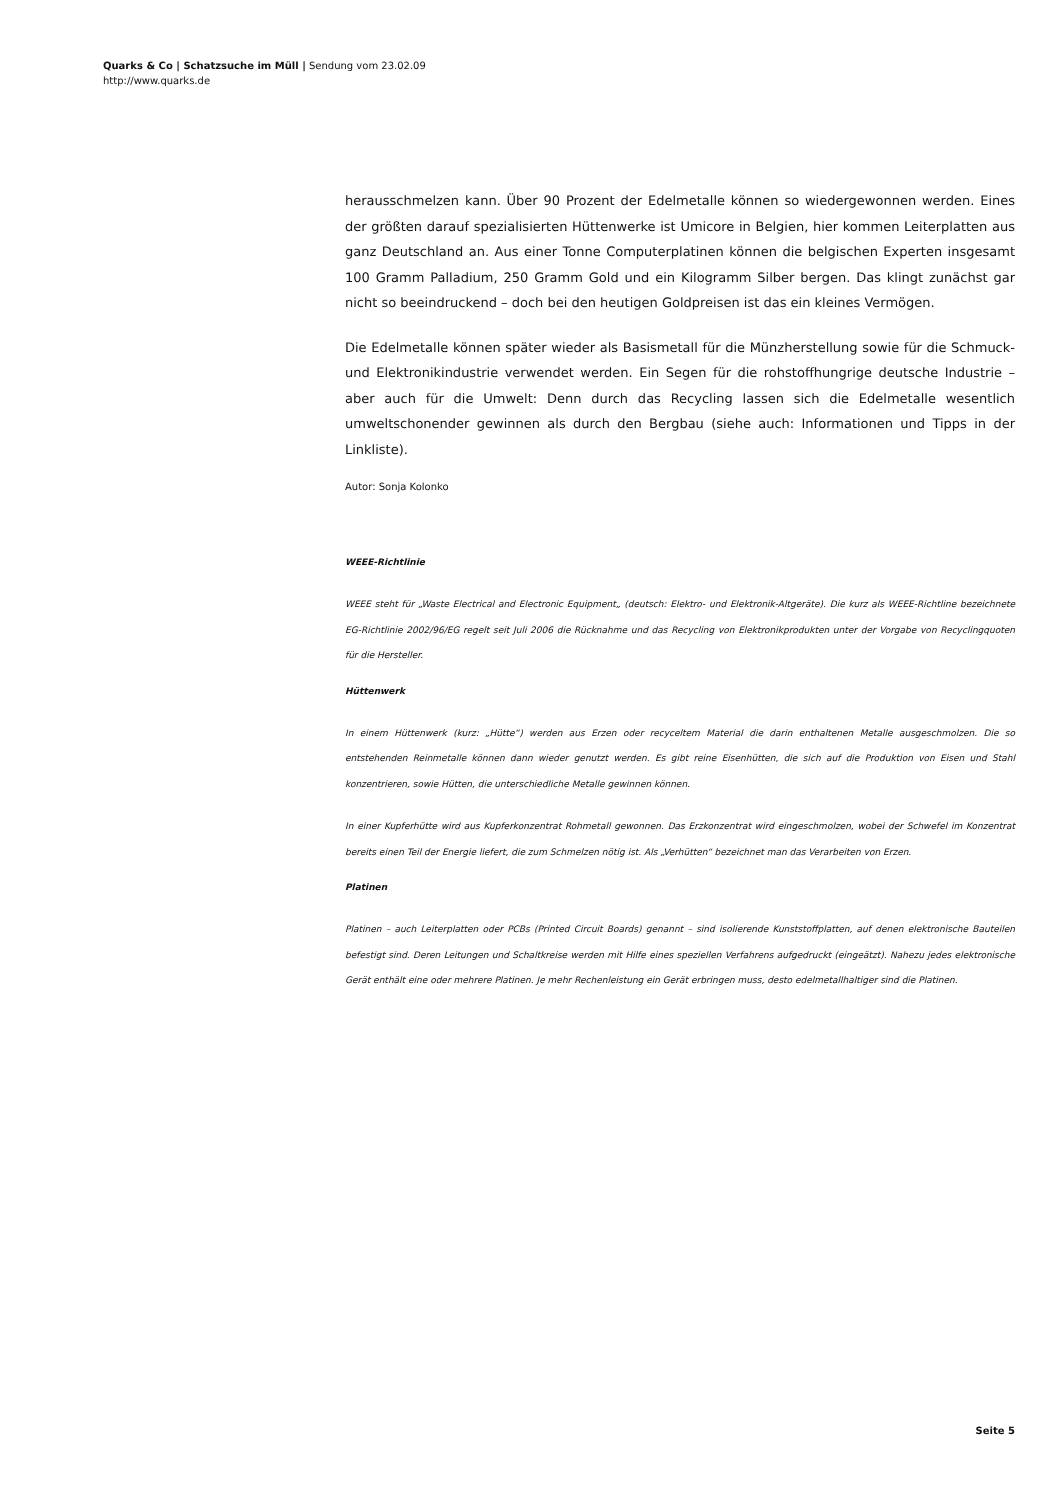Quarks & Co | Schatzsuche im Müll | Sendung vom 23.02.09
http://www.quarks.de
herausschmelzen kann. Über 90 Prozent der Edelmetalle können so wiedergewonnen werden. Eines der größten darauf spezialisierten Hüttenwerke ist Umicore in Belgien, hier kommen Leiterplatten aus ganz Deutschland an. Aus einer Tonne Computerplatinen können die belgischen Experten insgesamt 100 Gramm Palladium, 250 Gramm Gold und ein Kilogramm Silber bergen. Das klingt zunächst gar nicht so beeindruckend – doch bei den heutigen Goldpreisen ist das ein kleines Vermögen.
Die Edelmetalle können später wieder als Basismetall für die Münzherstellung sowie für die Schmuck- und Elektronikindustrie verwendet werden. Ein Segen für die rohstoffhungrige deutsche Industrie – aber auch für die Umwelt: Denn durch das Recycling lassen sich die Edelmetalle wesentlich umweltschonender gewinnen als durch den Bergbau (siehe auch: Informationen und Tipps in der Linkliste).
Autor: Sonja Kolonko
WEEE-Richtlinie
WEEE steht für „Waste Electrical and Electronic Equipment„ (deutsch: Elektro- und Elektronik-Altgeräte). Die kurz als WEEE-Richtline bezeichnete EG-Richtlinie 2002/96/EG regelt seit Juli 2006 die Rücknahme und das Recycling von Elektronikprodukten unter der Vorgabe von Recyclingquoten für die Hersteller.
Hüttenwerk
In einem Hüttenwerk (kurz: „Hütte“) werden aus Erzen oder recyceltem Material die darin enthaltenen Metalle ausgeschmolzen. Die so entstehenden Reinmetalle können dann wieder genutzt werden. Es gibt reine Eisenhütten, die sich auf die Produktion von Eisen und Stahl konzentrieren, sowie Hütten, die unterschiedliche Metalle gewinnen können.
In einer Kupferhütte wird aus Kupferkonzentrat Rohmetall gewonnen. Das Erzkonzentrat wird eingeschmolzen, wobei der Schwefel im Konzentrat bereits einen Teil der Energie liefert, die zum Schmelzen nötig ist. Als „Verhütten“ bezeichnet man das Verarbeiten von Erzen.
Platinen
Platinen – auch Leiterplatten oder PCBs (Printed Circuit Boards) genannt – sind isolierende Kunststoffplatten, auf denen elektronische Bauteilen befestigt sind. Deren Leitungen und Schaltkreise werden mit Hilfe eines speziellen Verfahrens aufgedruckt (eingeätzt). Nahezu jedes elektronische Gerät enthält eine oder mehrere Platinen. Je mehr Rechenleistung ein Gerät erbringen muss, desto edelmetallhaltiger sind die Platinen.
Seite 5